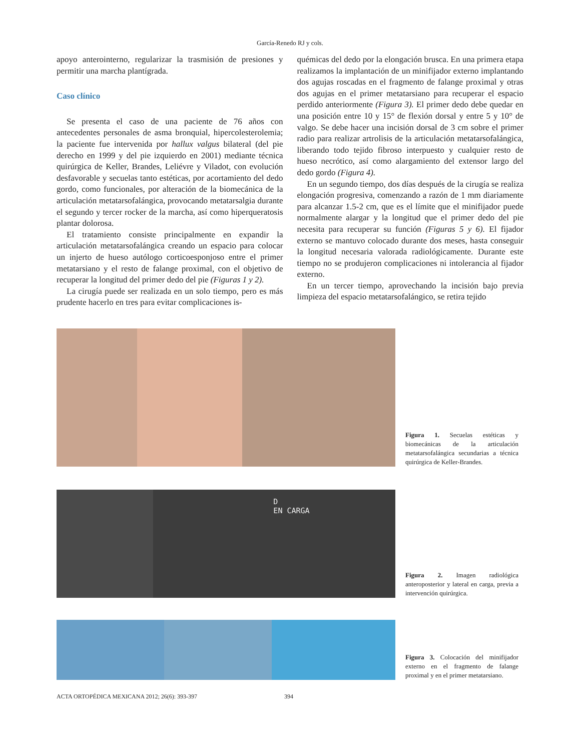García-Renedo RJ y cols.
apoyo anterointerno, regularizar la trasmisión de presiones y permitir una marcha plantígrada.
Caso clínico
Se presenta el caso de una paciente de 76 años con antecedentes personales de asma bronquial, hipercolesterolemia; la paciente fue intervenida por hallux valgus bilateral (del pie derecho en 1999 y del pie izquierdo en 2001) mediante técnica quirúrgica de Keller, Brandes, Leliévre y Viladot, con evolución desfavorable y secuelas tanto estéticas, por acortamiento del dedo gordo, como funcionales, por alteración de la biomecánica de la articulación metatarsofalángica, provocando metatarsalgia durante el segundo y tercer rocker de la marcha, así como hiperqueratosis plantar dolorosa.
El tratamiento consiste principalmente en expandir la articulación metatarsofalángica creando un espacio para colocar un injerto de hueso autólogo corticoesponjoso entre el primer metatarsiano y el resto de falange proximal, con el objetivo de recuperar la longitud del primer dedo del pie (Figuras 1 y 2).
La cirugía puede ser realizada en un solo tiempo, pero es más prudente hacerlo en tres para evitar complicaciones is-
quémicas del dedo por la elongación brusca. En una primera etapa realizamos la implantación de un minifijador externo implantando dos agujas roscadas en el fragmento de falange proximal y otras dos agujas en el primer metatarsiano para recuperar el espacio perdido anteriormente (Figura 3). El primer dedo debe quedar en una posición entre 10 y 15° de flexión dorsal y entre 5 y 10° de valgo. Se debe hacer una incisión dorsal de 3 cm sobre el primer radio para realizar artrolisis de la articulación metatarsofalángica, liberando todo tejido fibroso interpuesto y cualquier resto de hueso necrótico, así como alargamiento del extensor largo del dedo gordo (Figura 4).
En un segundo tiempo, dos días después de la cirugía se realiza elongación progresiva, comenzando a razón de 1 mm diariamente para alcanzar 1.5-2 cm, que es el límite que el minifijador puede normalmente alargar y la longitud que el primer dedo del pie necesita para recuperar su función (Figuras 5 y 6). El fijador externo se mantuvo colocado durante dos meses, hasta conseguir la longitud necesaria valorada radiológicamente. Durante este tiempo no se produjeron complicaciones ni intolerancia al fijador externo.
En un tercer tiempo, aprovechando la incisión bajo previa limpieza del espacio metatarsofalángico, se retira tejido
Figura 1. Secuelas estéticas y biomecánicas de la articulación metatarsofalángica secundarias a técnica quirúrgica de Keller-Brandes.
D
EN CARGA
Figura 2. Imagen radiológica anteroposterior y lateral en carga, previa a intervención quirúrgica.
Figura 3. Colocación del minifijador externo en el fragmento de falange proximal y en el primer metatarsiano.
ACTA ORTOPÉDICA MEXICANA 2012; 26(6): 393-397 394